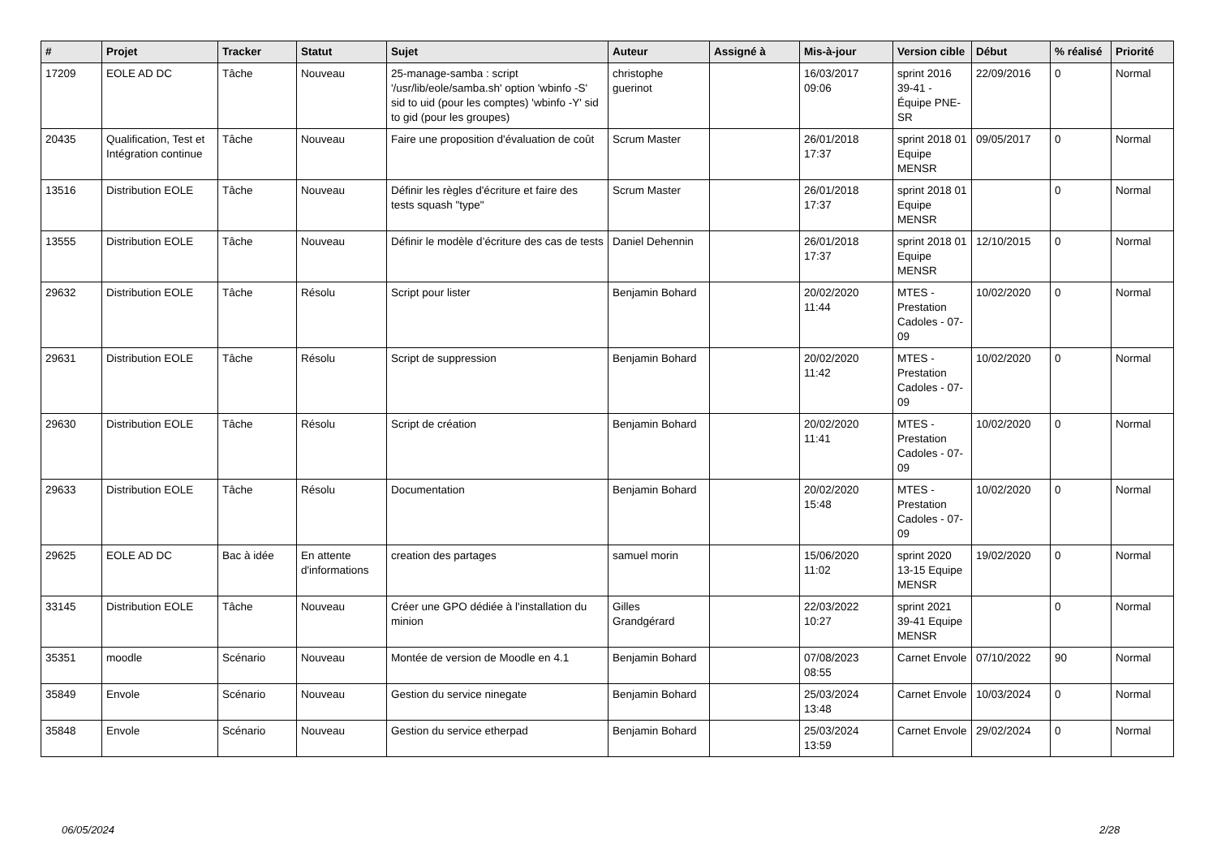| # | Projet | Tracker | Statut | Sujet | Auteur | Assigné à | Mis-à-jour | Version cible | Début | % réalisé | Priorité |
| --- | --- | --- | --- | --- | --- | --- | --- | --- | --- | --- | --- |
| 17209 | EOLE AD DC | Tâche | Nouveau | 25-manage-samba : script '/usr/lib/eole/samba.sh' option 'wbinfo -S' sid to uid (pour les comptes) 'wbinfo -Y' sid to gid (pour les groupes) | christophe guerinot | | 16/03/2017 09:06 | sprint 2016 39-41 - Équipe PNE-SR | 22/09/2016 | 0 | Normal |
| 20435 | Qualification, Test et Intégration continue | Tâche | Nouveau | Faire une proposition d'évaluation de coût | Scrum Master | | 26/01/2018 17:37 | sprint 2018 01 Equipe MENSR | 09/05/2017 | 0 | Normal |
| 13516 | Distribution EOLE | Tâche | Nouveau | Définir les règles d'écriture et faire des tests squash "type" | Scrum Master | | 26/01/2018 17:37 | sprint 2018 01 Equipe MENSR | | 0 | Normal |
| 13555 | Distribution EOLE | Tâche | Nouveau | Définir le modèle d’écriture des cas de tests | Daniel Dehennin | | 26/01/2018 17:37 | sprint 2018 01 Equipe MENSR | 12/10/2015 | 0 | Normal |
| 29632 | Distribution EOLE | Tâche | Résolu | Script pour lister | Benjamin Bohard | | 20/02/2020 11:44 | MTES - Prestation Cadoles - 07-09 | 10/02/2020 | 0 | Normal |
| 29631 | Distribution EOLE | Tâche | Résolu | Script de suppression | Benjamin Bohard | | 20/02/2020 11:42 | MTES - Prestation Cadoles - 07-09 | 10/02/2020 | 0 | Normal |
| 29630 | Distribution EOLE | Tâche | Résolu | Script de création | Benjamin Bohard | | 20/02/2020 11:41 | MTES - Prestation Cadoles - 07-09 | 10/02/2020 | 0 | Normal |
| 29633 | Distribution EOLE | Tâche | Résolu | Documentation | Benjamin Bohard | | 20/02/2020 15:48 | MTES - Prestation Cadoles - 07-09 | 10/02/2020 | 0 | Normal |
| 29625 | EOLE AD DC | Bac à idée | En attente d'informations | creation des partages | samuel morin | | 15/06/2020 11:02 | sprint 2020 13-15 Equipe MENSR | 19/02/2020 | 0 | Normal |
| 33145 | Distribution EOLE | Tâche | Nouveau | Créer une GPO dédiée à l'installation du minion | Gilles Grandgérard | | 22/03/2022 10:27 | sprint 2021 39-41 Equipe MENSR | | 0 | Normal |
| 35351 | moodle | Scénario | Nouveau | Montée de version de Moodle en 4.1 | Benjamin Bohard | | 07/08/2023 08:55 | Carnet Envole | 07/10/2022 | 90 | Normal |
| 35849 | Envole | Scénario | Nouveau | Gestion du service ninegate | Benjamin Bohard | | 25/03/2024 13:48 | Carnet Envole | 10/03/2024 | 0 | Normal |
| 35848 | Envole | Scénario | Nouveau | Gestion du service etherpad | Benjamin Bohard | | 25/03/2024 13:59 | Carnet Envole | 29/02/2024 | 0 | Normal |
06/05/2024 2/28